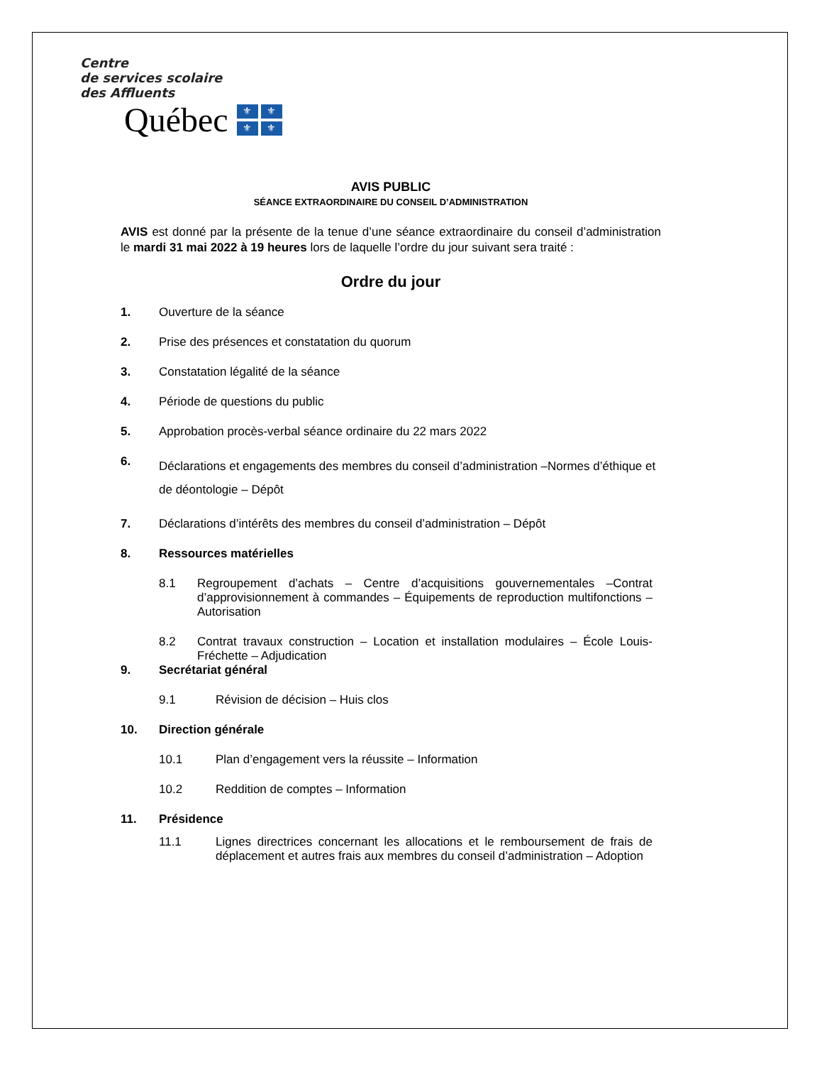Centre
de services scolaire
des Affluents
Québec
⚜ ⚜ ⚜ ⚜
AVIS PUBLIC
SÉANCE EXTRAORDINAIRE DU CONSEIL D’ADMINISTRATION
AVIS est donné par la présente de la tenue d’une séance extraordinaire du conseil d’administration le mardi 31 mai 2022 à 19 heures lors de laquelle l’ordre du jour suivant sera traité :
Ordre du jour
1. Ouverture de la séance
2. Prise des présences et constatation du quorum
3. Constatation légalité de la séance
4. Période de questions du public
5. Approbation procès-verbal séance ordinaire du 22 mars 2022
6. Déclarations et engagements des membres du conseil d’administration –Normes d’éthique et de déontologie – Dépôt
7. Déclarations d’intérêts des membres du conseil d’administration – Dépôt
8. Ressources matérielles
8.1 Regroupement d’achats – Centre d’acquisitions gouvernementales –Contrat d’approvisionnement à commandes – Équipements de reproduction multifonctions – Autorisation
8.2 Contrat travaux construction – Location et installation modulaires – École Louis-Fréchette – Adjudication
9. Secrétariat général
9.1 Révision de décision – Huis clos
10. Direction générale
10.1 Plan d’engagement vers la réussite – Information
10.2 Reddition de comptes – Information
11. Présidence
11.1 Lignes directrices concernant les allocations et le remboursement de frais de déplacement et autres frais aux membres du conseil d’administration – Adoption